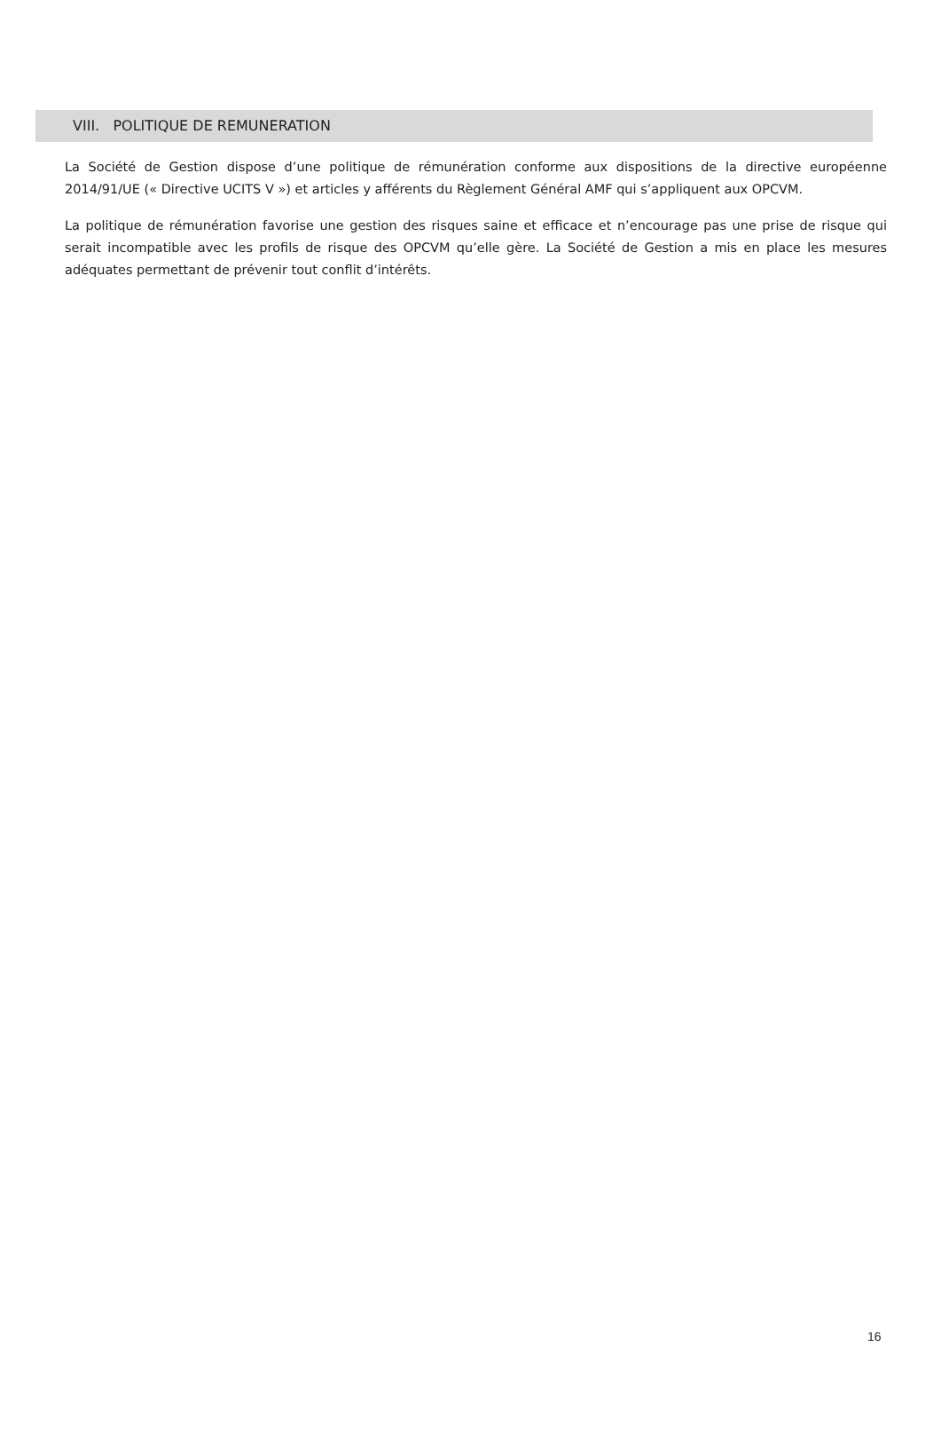VIII. POLITIQUE DE REMUNERATION
La Société de Gestion dispose d’une politique de rémunération conforme aux dispositions de la directive européenne 2014/91/UE (« Directive UCITS V ») et articles y afférents du Règlement Général AMF qui s’appliquent aux OPCVM.
La politique de rémunération favorise une gestion des risques saine et efficace et n’encourage pas une prise de risque qui serait incompatible avec les profils de risque des OPCVM qu’elle gère. La Société de Gestion a mis en place les mesures adéquates permettant de prévenir tout conflit d’intérêts.
16